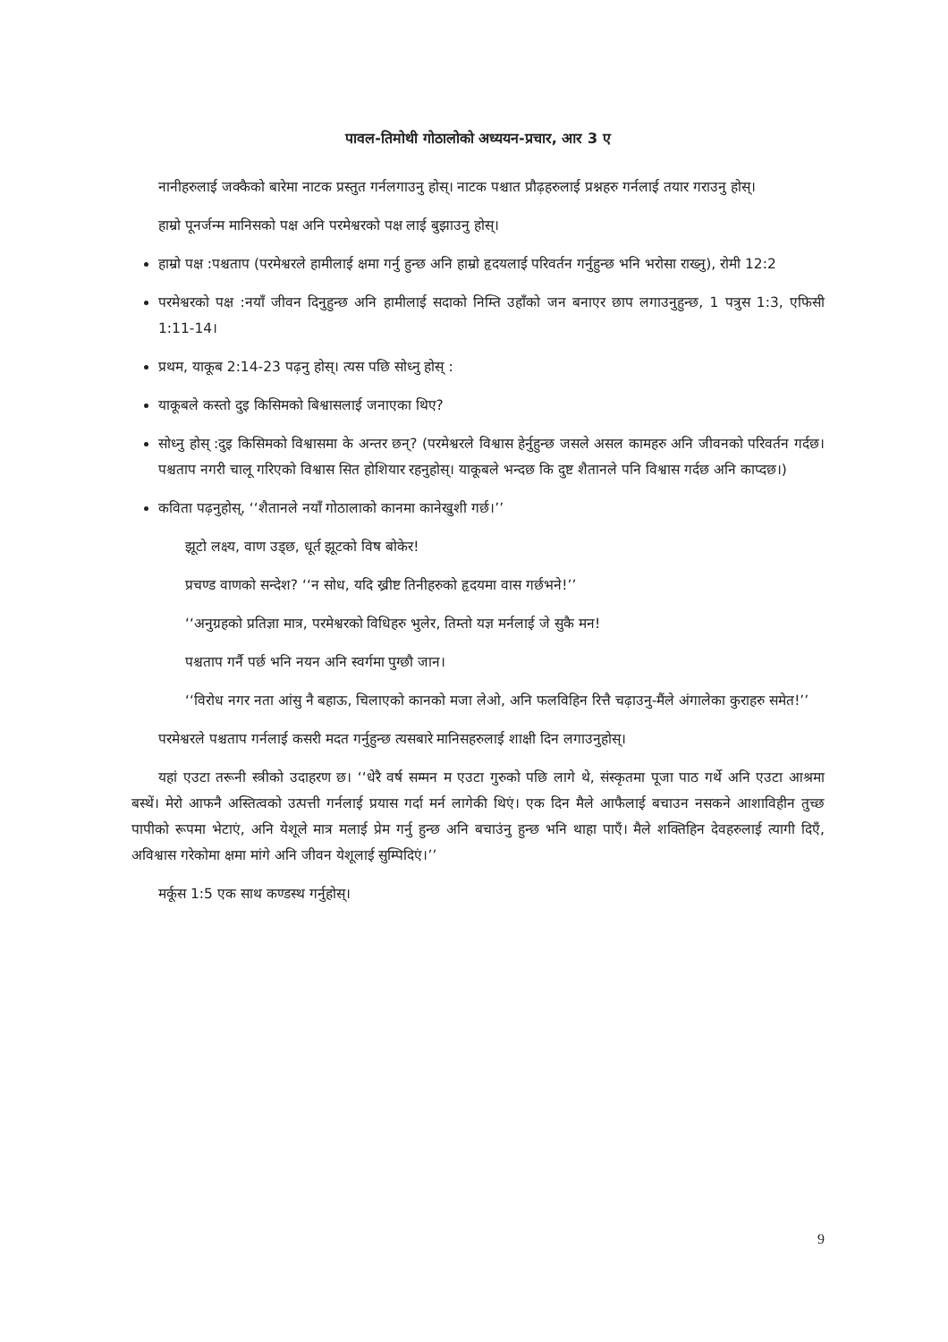पावल-तिमोथी गोठालोको अध्ययन-प्रचार, आर 3 ए
नानीहरुलाई जक्कैको बारेमा नाटक प्रस्तुत गर्नलगाउनु होस्। नाटक पश्चात प्रौढ़हरुलाई प्रश्नहरु गर्नलाई तयार गराउनु होस्।
हाम्रो पूनर्जन्म मानिसको पक्ष अनि परमेश्वरको पक्ष लाई बुझाउनु होस्।
हाम्रो पक्ष :पश्चताप (परमेश्वरले हामीलाई क्षमा गर्नु हुन्छ अनि हाम्रो हृदयलाई परिवर्तन गर्नुहुन्छ भनि भरोसा राख्नु), रोमी 12:2
परमेश्वरको पक्ष :नयाँ जीवन दिनुहुन्छ अनि हामीलाई सदाको निम्ति उहाँको जन बनाएर छाप लगाउनुहुन्छ, 1 पत्रुस 1:3, एफिसी 1:11-14।
प्रथम, याकूब 2:14-23 पढ़नु होस्। त्यस पछि सोध्नु होस् :
याकूबले कस्तो दुइ किसिमको बिश्वासलाई जनाएका थिए?
सोध्नु होस् :दुइ किसिमको विश्वासमा के अन्तर छन्? (परमेश्वरले विश्वास हेर्नुहुन्छ जसले असल कामहरु अनि जीवनको परिवर्तन गर्दछ। पश्चताप नगरी चालू गरिएको विश्वास सित होशियार रहनुहोस्। याकूबले भन्दछ कि दुष्ट शैतानले पनि विश्वास गर्दछ अनि काप्दछ।)
कविता पढ़नुहोस्, ‘‘शैतानले नयाँ गोठालाको कानमा कानेखुशी गर्छ।’’
झूटो लक्ष्य, वाण उड्छ, धूर्त झूटको विष बोकेर!
प्रचण्ड वाणको सन्देश? ‘‘न सोध, यदि ख्रीष्ट तिनीहरुको हृदयमा वास गर्छभने!’’
‘‘अनुग्रहको प्रतिज्ञा मात्र, परमेश्वरको विधिहरु भुलेर, तिम्तो यज्ञ मर्नलाई जे सुकै मन!
पश्चताप गर्नै पर्छ भनि नयन अनि स्वर्गमा पुग्छौ जान।
‘‘विरोध नगर नता आंसु नै बहाऊ, चिलाएको कानको मजा लेओ, अनि फलविहिन रित्तै चढ़ाउनु-मैंले अंगालेका कुराहरु समेत!’’
परमेश्वरले पश्चताप गर्नलाई कसरी मदत गर्नुहुन्छ त्यसबारे मानिसहरुलाई शाक्षी दिन लगाउनुहोस्।
यहां एउटा तरूनी स्त्रीको उदाहरण छ। ‘‘धेरै वर्ष सम्मन म एउटा गुरुको पछि लागे थे, संस्कृतमा पूजा पाठ गर्थे अनि एउटा आश्रमा बस्थें। मेरो आफनै अस्तित्वको उत्पत्ती गर्नलाई प्रयास गर्दा मर्न लागेकी थिएं। एक दिन मैले आफैलाई बचाउन नसकने आशाविहीन तुच्छ पापीको रूपमा भेटाएं, अनि येशूले मात्र मलाई प्रेम गर्नु हुन्छ अनि बचाउंनु हुन्छ भनि थाहा पाएँ। मैले शक्तिहिन देवहरुलाई त्यागी दिएँ, अविश्वास गरेकोमा क्षमा मांगे अनि जीवन येशूलाई सुम्पिदिएं।’’
मर्कूस 1:5 एक साथ कण्डस्थ गर्नुहोस्।
9